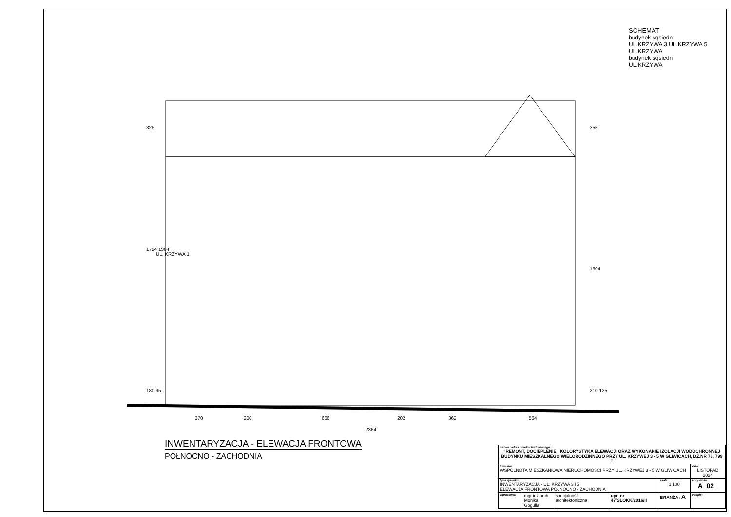SCHEMAT
budynek sqsiedni
UL.KRZYWA 3 UL.KRZYWA 5 UL.KRZYWA
budynek sqsiedni
UL.KRZYWA
325
1724 1304
UL. KRZYWA 1
355
1304
210 125
180 95
370
200
666
202
362
564
2364
INWENTARYZACJA - ELEWACJA FRONTOWA
PÓŁNOCNO - ZACHODNIA
| nazwa i adres obiektu budowlanego: "REMONT, DOCIEPLENIE I KOLORYSTYKA ELEWACJI ORAZ WYKONANIE IZOLACJI WODOCHRONNEJ BUDYNKU MIESZKALNEGO WIELORODZINNEGO PRZY UL. KRZYWEJ 3 - 5 W GLIWICACH, DZ.NR 76, 799 " | | | | | |
| Inwestor: WSPÓLNOTA MIESZKANIOWA NIERUCHOMOŚCI PRZY UL. KRZYWEJ 3 - 5 W GLIWICACH | | | | | data: LISTOPAD 2024 |
| tytuł rysunku: INWENTARYZACJA - UL. KRZYWA 3 i 5 ELEWACJA FRONTOWA PÓŁNOCNO - ZACHODNIA | | | | skala: 1:100 | nr rysunku: A_02_ |
| Opracował: | mgr inż.arch. Monika Gogulla | specjalność architektoniczna | upr. nr 47/SLOKK/2016/II | BRANŻA: A | Podpis: |